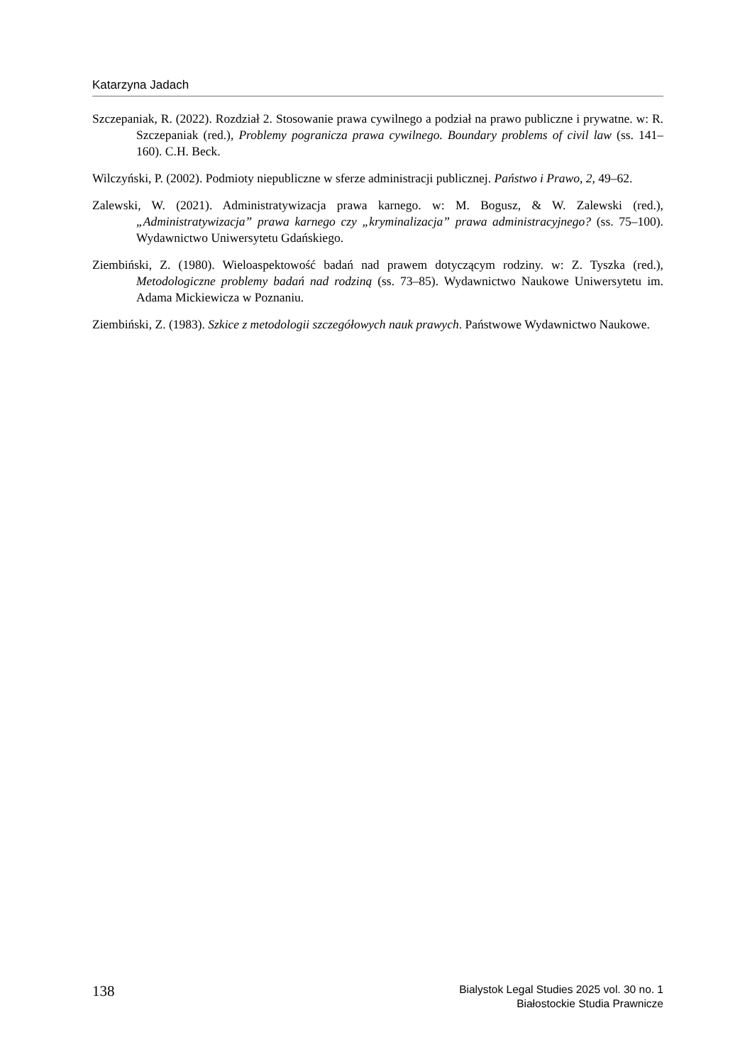Katarzyna Jadach
Szczepaniak, R. (2022). Rozdział 2. Stosowanie prawa cywilnego a podział na prawo publiczne i prywatne. w: R. Szczepaniak (red.), Problemy pogranicza prawa cywilnego. Boundary problems of civil law (ss. 141–160). C.H. Beck.
Wilczyński, P. (2002). Podmioty niepubliczne w sferze administracji publicznej. Państwo i Prawo, 2, 49–62.
Zalewski, W. (2021). Administratywizacja prawa karnego. w: M. Bogusz, & W. Zalewski (red.), „Administratywizacja” prawa karnego czy „kryminalizacja” prawa administracyjnego? (ss. 75–100). Wydawnictwo Uniwersytetu Gdańskiego.
Ziembiński, Z. (1980). Wieloaspektowość badań nad prawem dotyczącym rodziny. w: Z. Tyszka (red.), Metodologiczne problemy badań nad rodziną (ss. 73–85). Wydawnictwo Naukowe Uniwersytetu im. Adama Mickiewicza w Poznaniu.
Ziembiński, Z. (1983). Szkice z metodologii szczegółowych nauk prawych. Państwowe Wydawnictwo Naukowe.
138
Bialystok Legal Studies 2025 vol. 30 no. 1
Białostockie Studia Prawnicze